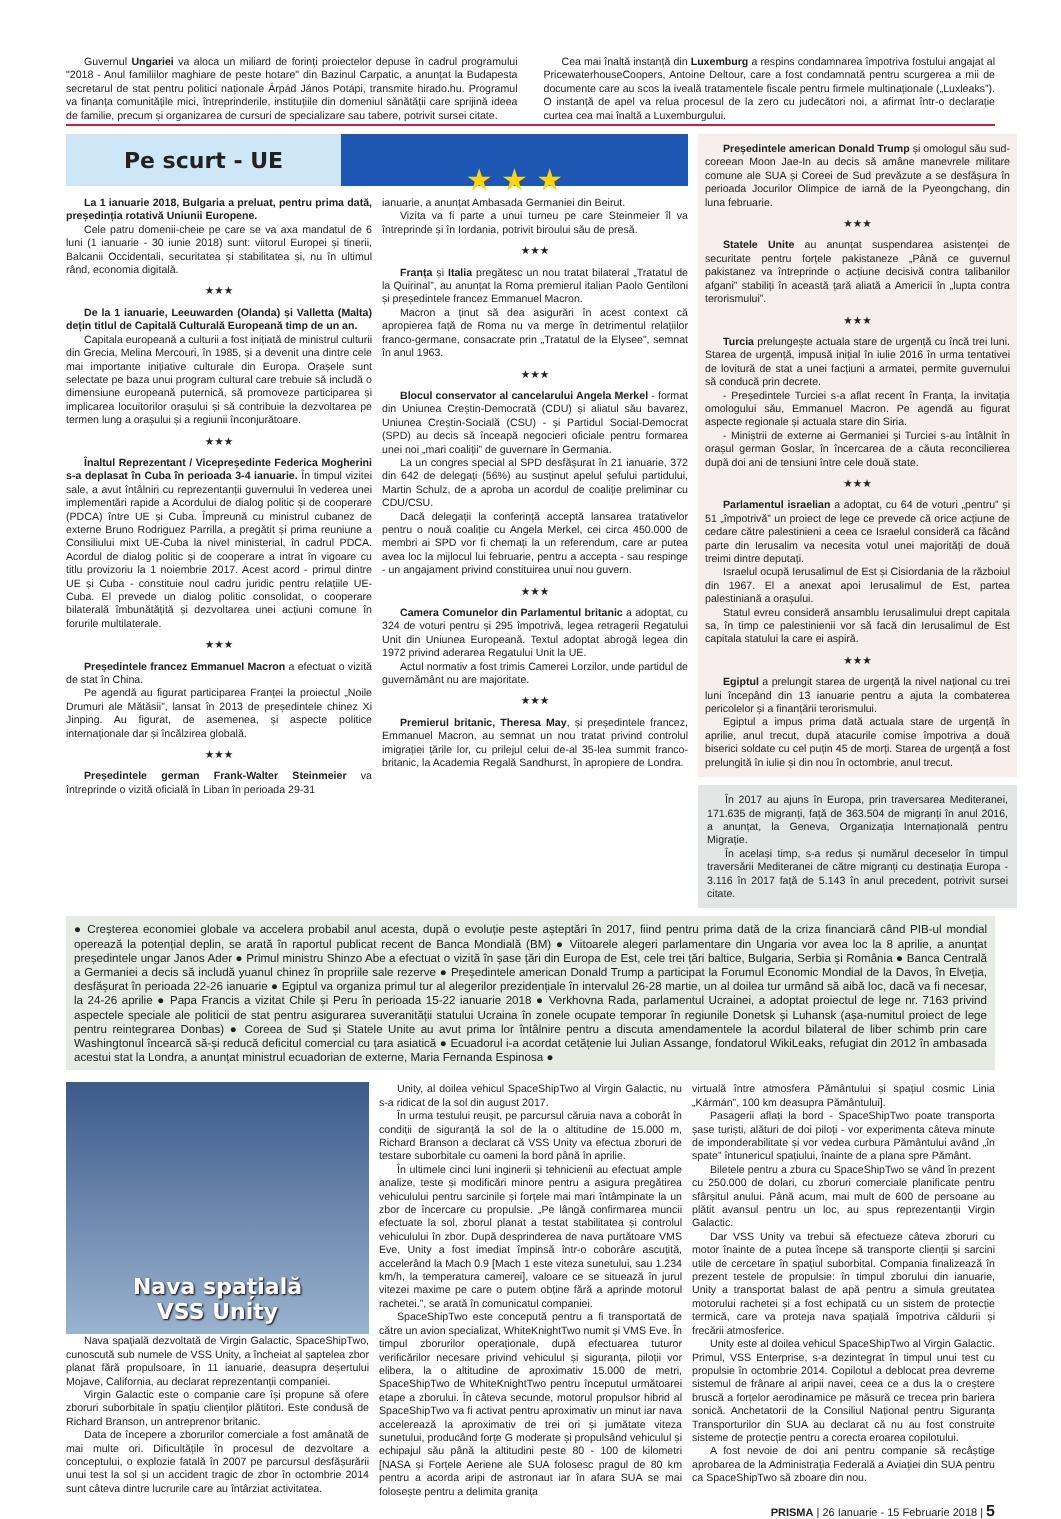Guvernul Ungariei va aloca un miliard de forinți proiectelor depuse în cadrul programului "2018 - Anul familiilor maghiare de peste hotare" din Bazinul Carpatic, a anunțat la Budapesta secretarul de stat pentru politici naționale Árpád János Potápi, transmite hirado.hu. Programul va finanța comunitățile mici, întreprinderile, instituțiile din domeniul sănătății care sprijină ideea de familie, precum și organizarea de cursuri de specializare sau tabere, potrivit sursei citate.
Cea mai înaltă instanță din Luxemburg a respins condamnarea împotriva fostului angajat al PricewaterhouseCoopers, Antoine Deltour, care a fost condamnată pentru scurgerea a mii de documente care au scos la iveală tratamentele fiscale pentru firmele multinaționale („Luxleaks”). O instanță de apel va relua procesul de la zero cu judecători noi, a afirmat într-o declarație curtea cea mai înaltă a Luxemburgului.
Pe scurt - UE
★ ★ ★
La 1 ianuarie 2018, Bulgaria a preluat, pentru prima dată, președinția rotativă Uniunii Europene.
Cele patru domenii-cheie pe care se va axa mandatul de 6 luni (1 ianuarie - 30 iunie 2018) sunt: viitorul Europei și tinerii, Balcanii Occidentali, securitatea și stabilitatea și, nu în ultimul rând, economia digitală.
★★★
De la 1 ianuarie, Leeuwarden (Olanda) și Valletta (Malta) dețin titlul de Capitală Culturală Europeană timp de un an.
Capitala europeană a culturii a fost inițiată de ministrul culturii din Grecia, Melina Mercouri, în 1985, și a devenit una dintre cele mai importante inițiative culturale din Europa. Orașele sunt selectate pe baza unui program cultural care trebuie să includă o dimensiune europeană puternică, să promoveze participarea și implicarea locuitorilor orașului și să contribuie la dezvoltarea pe termen lung a orașului și a regiunii înconjurătoare.
★★★
Înaltul Reprezentant / Vicepreședinte Federica Mogherini s-a deplasat în Cuba în perioada 3-4 ianuarie. În timpul vizitei sale, a avut întâlniri cu reprezentanții guvernului în vederea unei implementări rapide a Acordului de dialog politic și de cooperare (PDCA) între UE și Cuba. Împreună cu ministrul cubanez de externe Bruno Rodriguez Parrilla, a pregătit și prima reuniune a Consiliului mixt UE-Cuba la nivel ministerial, în cadrul PDCA. Acordul de dialog politic și de cooperare a intrat în vigoare cu titlu provizoriu la 1 noiembrie 2017. Acest acord - primul dintre UE și Cuba - constituie noul cadru juridic pentru relațiile UE-Cuba. El prevede un dialog politic consolidat, o cooperare bilaterală îmbunătățită și dezvoltarea unei acțiuni comune în forurile multilaterale.
★★★
Președintele francez Emmanuel Macron a efectuat o vizită de stat în China.
Pe agendă au figurat participarea Franței la proiectul „Noile Drumuri ale Mătăsii”, lansat în 2013 de președintele chinez Xi Jinping. Au figurat, de asemenea, și aspecte politice internaționale dar și încălzirea globală.
★★★
Președintele german Frank-Walter Steinmeier va întreprinde o vizită oficială în Liban în perioada 29-31
ianuarie, a anunțat Ambasada Germaniei din Beirut.
Vizita va fi parte a unui turneu pe care Steinmeier îl va întreprinde și în Iordania, potrivit biroului său de presă.
★★★
Franța și Italia pregătesc un nou tratat bilateral „Tratatul de la Quirinal”, au anunțat la Roma premierul italian Paolo Gentiloni și președintele francez Emmanuel Macron.
Macron a ținut să dea asigurări în acest context că apropierea față de Roma nu va merge în detrimentul relațiilor franco-germane, consacrate prin „Tratatul de la Elysee”, semnat în anul 1963.
★★★
Blocul conservator al cancelarului Angela Merkel - format din Uniunea Creștin-Democrată (CDU) și aliatul său bavarez, Uniunea Creștin-Socială (CSU) - și Partidul Social-Democrat (SPD) au decis să înceapă negocieri oficiale pentru formarea unei noi „mari coaliții” de guvernare în Germania.
La un congres special al SPD desfășurat în 21 ianuarie, 372 din 642 de delegați (56%) au susținut apelul șefului partidului, Martin Schulz, de a aproba un acordul de coaliție preliminar cu CDU/CSU.
Dacă delegații la conferință acceptă lansarea tratativelor pentru o nouă coaliție cu Angela Merkel, cei circa 450.000 de membri ai SPD vor fi chemați la un referendum, care ar putea avea loc la mijlocul lui februarie, pentru a accepta - sau respinge - un angajament privind constituirea unui nou guvern.
★★★
Camera Comunelor din Parlamentul britanic a adoptat, cu 324 de voturi pentru și 295 împotrivă, legea retragerii Regatului Unit din Uniunea Europeană. Textul adoptat abrogă legea din 1972 privind aderarea Regatului Unit la UE.
Actul normativ a fost trimis Camerei Lorzilor, unde partidul de guvernământ nu are majoritate.
★★★
Premierul britanic, Theresa May, și președintele francez, Emmanuel Macron, au semnat un nou tratat privind controlul imigrației țările lor, cu prilejul celui de-al 35-lea summit franco-britanic, la Academia Regală Sandhurst, în apropiere de Londra.
Președintele american Donald Trump și omologul său sud-coreean Moon Jae-In au decis să amâne manevrele militare comune ale SUA și Coreei de Sud prevăzute a se desfășura în perioada Jocurilor Olimpice de iarnă de la Pyeongchang, din luna februarie.
★★★
Statele Unite au anunțat suspendarea asistenței de securitate pentru forțele pakistaneze „Până ce guvernul pakistanez va întreprinde o acțiune decisivă contra talibanilor afgani” stabiliți în această țară aliată a Americii în „lupta contra terorismului”.
★★★
Turcia prelungește actuala stare de urgență cu încă trei luni. Starea de urgență, impusă inițial în iulie 2016 în urma tentativei de lovitură de stat a unei facțiuni a armatei, permite guvernului să conducă prin decrete.
- Președintele Turciei s-a aflat recent în Franța, la invitația omologului său, Emmanuel Macron. Pe agendă au figurat aspecte regionale și actuala stare din Siria.
- Miniștrii de externe ai Germaniei și Turciei s-au întâlnit în orașul german Goslar, în încercarea de a căuta reconcilierea după doi ani de tensiuni între cele două state.
★★★
Parlamentul israelian a adoptat, cu 64 de voturi „pentru” și 51 „împotrivă” un proiect de lege ce prevede că orice acțiune de cedare către palestinieni a ceea ce Israelul consideră ca făcând parte din Ierusalim va necesita votul unei majorități de două treimi dintre deputați.
Israelul ocupă Ierusalimul de Est și Cisiordania de la războiul din 1967. El a anexat apoi Ierusalimul de Est, partea palestiniană a orașului.
Statul evreu consideră ansamblu Ierusalimului drept capitala sa, în timp ce palestinienii vor să facă din Ierusalimul de Est capitala statului la care ei aspiră.
★★★
Egiptul a prelungit starea de urgență la nivel național cu trei luni începând din 13 ianuarie pentru a ajuta la combaterea pericolelor și a finanțării terorismului.
Egiptul a impus prima dată actuala stare de urgență în aprilie, anul trecut, după atacurile comise împotriva a două biserici soldate cu cel puțin 45 de morți. Starea de urgență a fost prelungită în iulie și din nou în octombrie, anul trecut.
În 2017 au ajuns în Europa, prin traversarea Mediteranei, 171.635 de migranți, față de 363.504 de migranți în anul 2016, a anunțat, la Geneva, Organizația Internațională pentru Migrație.
În același timp, s-a redus și numărul deceselor în timpul traversării Mediteranei de către migranți cu destinația Europa - 3.116 în 2017 față de 5.143 în anul precedent, potrivit sursei citate.
● Creșterea economiei globale va accelera probabil anul acesta, după o evoluție peste așteptări în 2017, fiind pentru prima dată de la criza financiară când PIB-ul mondial operează la potențial deplin, se arată în raportul publicat recent de Banca Mondială (BM) ● Viitoarele alegeri parlamentare din Ungaria vor avea loc la 8 aprilie, a anunțat președintele ungar Janos Ader ● Primul ministru Shinzo Abe a efectuat o vizită în șase țări din Europa de Est, cele trei țări baltice, Bulgaria, Serbia și România ● Banca Centrală a Germaniei a decis să includă yuanul chinez în propriile sale rezerve ● Președintele american Donald Trump a participat la Forumul Economic Mondial de la Davos, în Elveția, desfășurat în perioada 22-26 ianuarie ● Egiptul va organiza primul tur al alegerilor prezidențiale în intervalul 26-28 martie, un al doilea tur urmând să aibă loc, dacă va fi necesar, la 24-26 aprilie ● Papa Francis a vizitat Chile și Peru în perioada 15-22 ianuarie 2018 ● Verkhovna Rada, parlamentul Ucrainei, a adoptat proiectul de lege nr. 7163 privind aspectele speciale ale politicii de stat pentru asigurarea suveranității statului Ucraina în zonele ocupate temporar în regiunile Donetsk și Luhansk (așa-numitul proiect de lege pentru reintegrarea Donbas) ● Coreea de Sud și Statele Unite au avut prima lor întâlnire pentru a discuta amendamentele la acordul bilateral de liber schimb prin care Washingtonul încearcă să-și reducă deficitul comercial cu țara asiatică ● Ecuadorul i-a acordat cetățenie lui Julian Assange, fondatorul WikiLeaks, refugiat din 2012 în ambasada acestui stat la Londra, a anunțat ministrul ecuadorian de externe, Maria Fernanda Espinosa ●
Nava spațială
VSS Unity
Nava spațială dezvoltată de Virgin Galactic, SpaceShipTwo, cunoscută sub numele de VSS Unity, a încheiat al șaptelea zbor planat fără propulsoare, în 11 ianuarie, deasupra deșertului Mojave, California, au declarat reprezentanții companiei.
Virgin Galactic este o companie care își propune să ofere zboruri suborbitale în spațiu clienților plătitori. Este condusă de Richard Branson, un antreprenor britanic.
Data de începere a zborurilor comerciale a fost amânată de mai multe ori. Dificultățile în procesul de dezvoltare a conceptului, o explozie fatală în 2007 pe parcursul desfășurării unui test la sol și un accident tragic de zbor în octombrie 2014 sunt câteva dintre lucrurile care au întârziat activitatea.
Unity, al doilea vehicul SpaceShipTwo al Virgin Galactic, nu s-a ridicat de la sol din august 2017.
În urma testului reușit, pe parcursul căruia nava a coborât în condiții de siguranță la sol de la o altitudine de 15.000 m, Richard Branson a declarat că VSS Unity va efectua zboruri de testare suborbitale cu oameni la bord până în aprilie.
În ultimele cinci luni inginerii și tehnicienii au efectuat ample analize, teste și modificări minore pentru a asigura pregătirea vehiculului pentru sarcinile și forțele mai mari întâmpinate la un zbor de încercare cu propulsie. „Pe lângă confirmarea muncii efectuate la sol, zborul planat a testat stabilitatea și controlul vehiculului în zbor. După desprinderea de nava purtătoare VMS Eve, Unity a fost imediat împinsă într-o coborâre ascuțită, accelerând la Mach 0.9 [Mach 1 este viteza sunetului, sau 1.234 km/h, la temperatura camerei], valoare ce se situează în jurul vitezei maxime pe care o putem obține fără a aprinde motorul rachetei.”, se arată în comunicatul companiei.
SpaceShipTwo este concepută pentru a fi transportată de către un avion specializat, WhiteKnightTwo numit și VMS Eve. În timpul zborurilor operaționale, după efectuarea tuturor verificărilor necesare privind vehiculul și siguranța, piloții vor elibera, la o altitudine de aproximativ 15.000 de metri, SpaceShipTwo de WhiteKnightTwo pentru începutul următoarei etape a zborului. În câteva secunde, motorul propulsor hibrid al SpaceShipTwo va fi activat pentru aproximativ un minut iar nava accelerează la aproximativ de trei ori și jumătate viteza sunetului, producând forțe G moderate și propulsând vehiculul și echipajul său până la altitudini peste 80 - 100 de kilometri [NASA și Forțele Aeriene ale SUA folosesc pragul de 80 km pentru a acorda aripi de astronaut iar în afara SUA se mai folosește pentru a delimita granița
virtuală între atmosfera Pământului și spațiul cosmic Linia „Kármán”, 100 km deasupra Pământului].
Pasagerii aflați la bord - SpaceShipTwo poate transporta șase turiști, alături de doi piloți - vor experimenta câteva minute de imponderabilitate și vor vedea curbura Pământului având „în spate” întunericul spațiului, înainte de a plana spre Pământ.
Biletele pentru a zbura cu SpaceShipTwo se vând în prezent cu 250.000 de dolari, cu zboruri comerciale planificate pentru sfârșitul anului. Până acum, mai mult de 600 de persoane au plătit avansul pentru un loc, au spus reprezentanții Virgin Galactic.
Dar VSS Unity va trebui să efectueze câteva zboruri cu motor înainte de a putea începe să transporte clienții și sarcini utile de cercetare în spațiul suborbital. Compania finalizează în prezent testele de propulsie: în timpul zborului din ianuarie, Unity a transportat balast de apă pentru a simula greutatea motorului rachetei și a fost echipată cu un sistem de protecție termică, care va proteja nava spațială împotriva căldurii și frecării atmosferice.
Unity este al doilea vehicul SpaceShipTwo al Virgin Galactic. Primul, VSS Enterprise, s-a dezintegrat în timpul unui test cu propulsie în octombrie 2014. Copilotul a deblocat prea devreme sistemul de frânare al aripii navei, ceea ce a dus la o creștere bruscă a forțelor aerodinamice pe măsură ce trecea prin bariera sonică. Anchetatorii de la Consiliul Național pentru Siguranța Transporturilor din SUA au declarat că nu au fost construite sisteme de protecție pentru a corecta eroarea copilotului.
A fost nevoie de doi ani pentru companie să recâștige aprobarea de la Administrația Federală a Aviației din SUA pentru ca SpaceShipTwo să zboare din nou.
PRISMA | 26 Ianuarie - 15 Februarie 2018 | 5